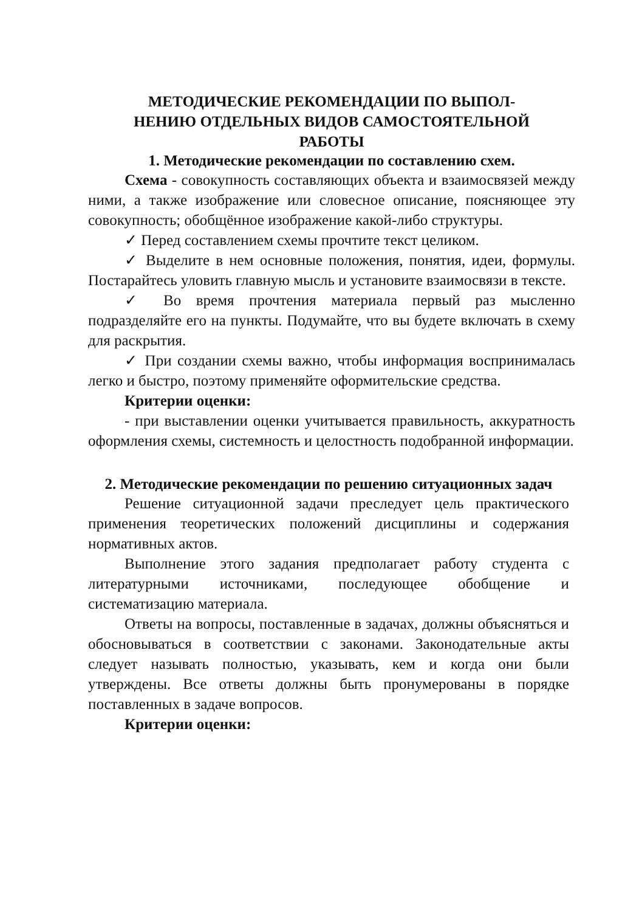МЕТОДИЧЕСКИЕ РЕКОМЕНДАЦИИ ПО ВЫПОЛ-
НЕНИЮ ОТДЕЛЬНЫХ ВИДОВ САМОСТОЯТЕЛЬНОЙ
РАБОТЫ
1. Методические рекомендации по составлению схем.
Схема - совокупность составляющих объекта и взаимосвязей между ними, а также изображение или словесное описание, поясняющее эту совокупность; обобщённое изображение какой-либо структуры.
✓ Перед составлением схемы прочтите текст целиком.
✓ Выделите в нем основные положения, понятия, идеи, формулы. Постарайтесь уловить главную мысль и установите взаимосвязи в тексте.
✓ Во время прочтения материала первый раз мысленно подразделяйте его на пункты. Подумайте, что вы будете включать в схему для раскрытия.
✓ При создании схемы важно, чтобы информация воспринималась легко и быстро, поэтому применяйте оформительские средства.
Критерии оценки:
- при выставлении оценки учитывается правильность, аккуратность оформления схемы, системность и целостность подобранной информации.
2. Методические рекомендации по решению ситуационных задач
Решение ситуационной задачи преследует цель практического применения теоретических положений дисциплины и содержания нормативных актов.
Выполнение этого задания предполагает работу студента с литературными источниками, последующее обобщение и систематизацию материала.
Ответы на вопросы, поставленные в задачах, должны объясняться и обосновываться в соответствии с законами. Законодательные акты следует называть полностью, указывать, кем и когда они были утверждены. Все ответы должны быть пронумерованы в порядке поставленных в задаче вопросов.
Критерии оценки: